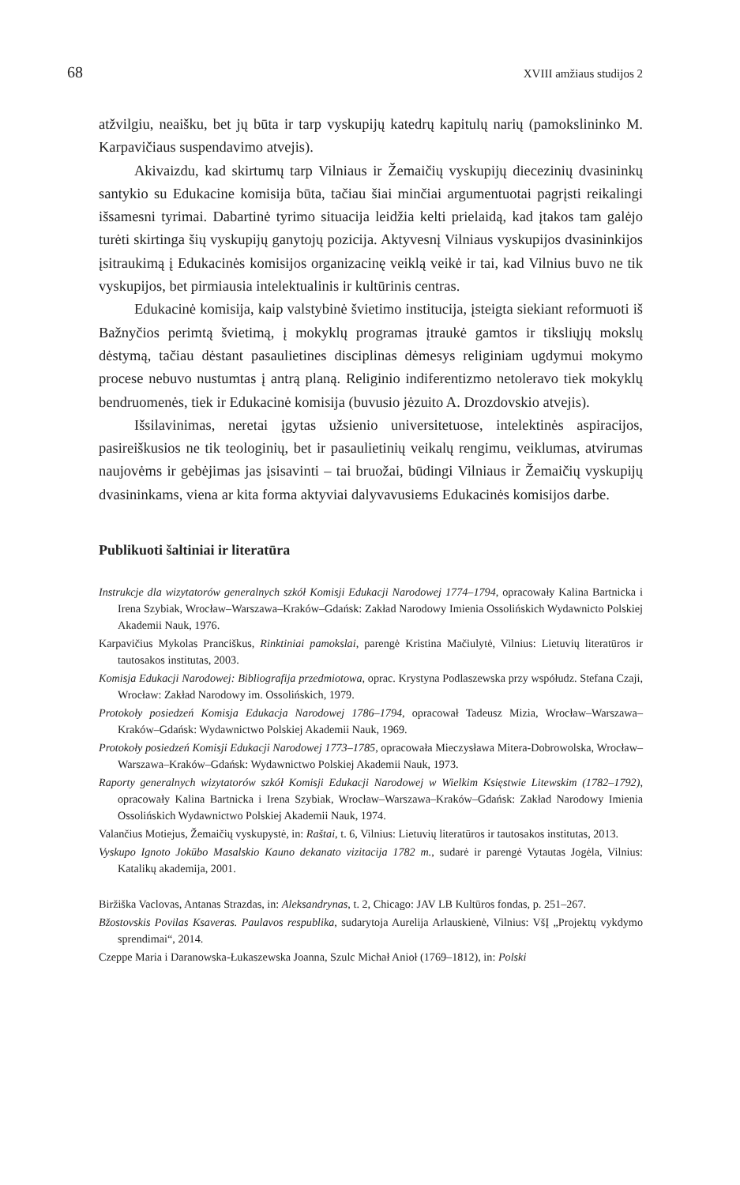68 XVIII amžiaus studijos 2
atžvilgiu, neaišku, bet jų būta ir tarp vyskupijų katedrų kapitulų narių (pamokslininko M. Karpavičiaus suspendavimo atvejis).
Akivaizdu, kad skirtumų tarp Vilniaus ir Žemaičių vyskupijų diecezinių dvasininkų santykio su Edukacine komisija būta, tačiau šiai minčiai argumentuotai pagrįsti reikalingi išsamesni tyrimai. Dabartinė tyrimo situacija leidžia kelti prielaidą, kad įtakos tam galėjo turėti skirtinga šių vyskupijų ganytojų pozicija. Aktyvesnį Vilniaus vyskupijos dvasininkijos įsitraukimą į Edukacinės komisijos organizacinę veiklą veikė ir tai, kad Vilnius buvo ne tik vyskupijos, bet pirmiausia intelektualinis ir kultūrinis centras.
Edukacinė komisija, kaip valstybinė švietimo institucija, įsteigta siekiant reformuoti iš Bažnyčios perimtą švietimą, į mokyklų programas įtraukė gamtos ir tiksliųjų mokslų dėstymą, tačiau dėstant pasaulietines disciplinas dėmesys religiniam ugdymui mokymo procese nebuvo nustumtas į antrą planą. Religinio indiferentizmo netoleravo tiek mokyklų bendruomenės, tiek ir Edukacinė komisija (buvusio jėzuito A. Drozdovskio atvejis).
Išsilavinimas, neretai įgytas užsienio universitetuose, intelektinės aspiracijos, pasireiškusios ne tik teologinių, bet ir pasaulietinių veikalų rengimu, veiklumas, atvirumas naujovėms ir gebėjimas jas įsisavinti – tai bruožai, būdingi Vilniaus ir Žemaičių vyskupijų dvasininkams, viena ar kita forma aktyviai dalyvavusiems Edukacinės komisijos darbe.
Publikuoti šaltiniai ir literatūra
Instrukcje dla wizytatorów generalnych szkół Komisji Edukacji Narodowej 1774–1794, opracowały Kalina Bartnicka i Irena Szybiak, Wrocław–Warszawa–Kraków–Gdańsk: Zakład Narodowy Imienia Ossolińskich Wydawnicto Polskiej Akademii Nauk, 1976.
Karpavičius Mykolas Pranciškus, Rinktiniai pamokslai, parengė Kristina Mačiulytė, Vilnius: Lietuvių literatūros ir tautosakos institutas, 2003.
Komisja Edukacji Narodowej: Bibliografija przedmiotowa, oprac. Krystyna Podlaszewska przy współudz. Stefana Czaji, Wrocław: Zakład Narodowy im. Ossolińskich, 1979.
Protokoły posiedzeń Komisja Edukacja Narodowej 1786–1794, opracował Tadeusz Mizia, Wrocław–Warszawa–Kraków–Gdańsk: Wydawnictwo Polskiej Akademii Nauk, 1969.
Protokoły posiedzeń Komisji Edukacji Narodowej 1773–1785, opracowała Mieczysława Mitera-Dobrowolska, Wrocław–Warszawa–Kraków–Gdańsk: Wydawnictwo Polskiej Akademii Nauk, 1973.
Raporty generalnych wizytatorów szkół Komisji Edukacji Narodowej w Wielkim Księstwie Litewskim (1782–1792), opracowały Kalina Bartnicka i Irena Szybiak, Wrocław–Warszawa–Kraków–Gdańsk: Zakład Narodowy Imienia Ossolińskich Wydawnictwo Polskiej Akademii Nauk, 1974.
Valančius Motiejus, Žemaičių vyskupystė, in: Raštai, t. 6, Vilnius: Lietuvių literatūros ir tautosakos institutas, 2013.
Vyskupo Ignoto Jokūbo Masalskio Kauno dekanato vizitacija 1782 m., sudarė ir parengė Vytautas Jogėla, Vilnius: Katalikų akademija, 2001.
Biržiška Vaclovas, Antanas Strazdas, in: Aleksandrynas, t. 2, Chicago: JAV LB Kultūros fondas, p. 251–267.
Bžostovskis Povilas Ksaveras. Paulavos respublika, sudarytoja Aurelija Arlauskienė, Vilnius: VšĮ „Projektų vykdymo sprendimai“, 2014.
Czeppe Maria i Daranowska-Łukaszewska Joanna, Szulc Michał Anioł (1769–1812), in: Polski